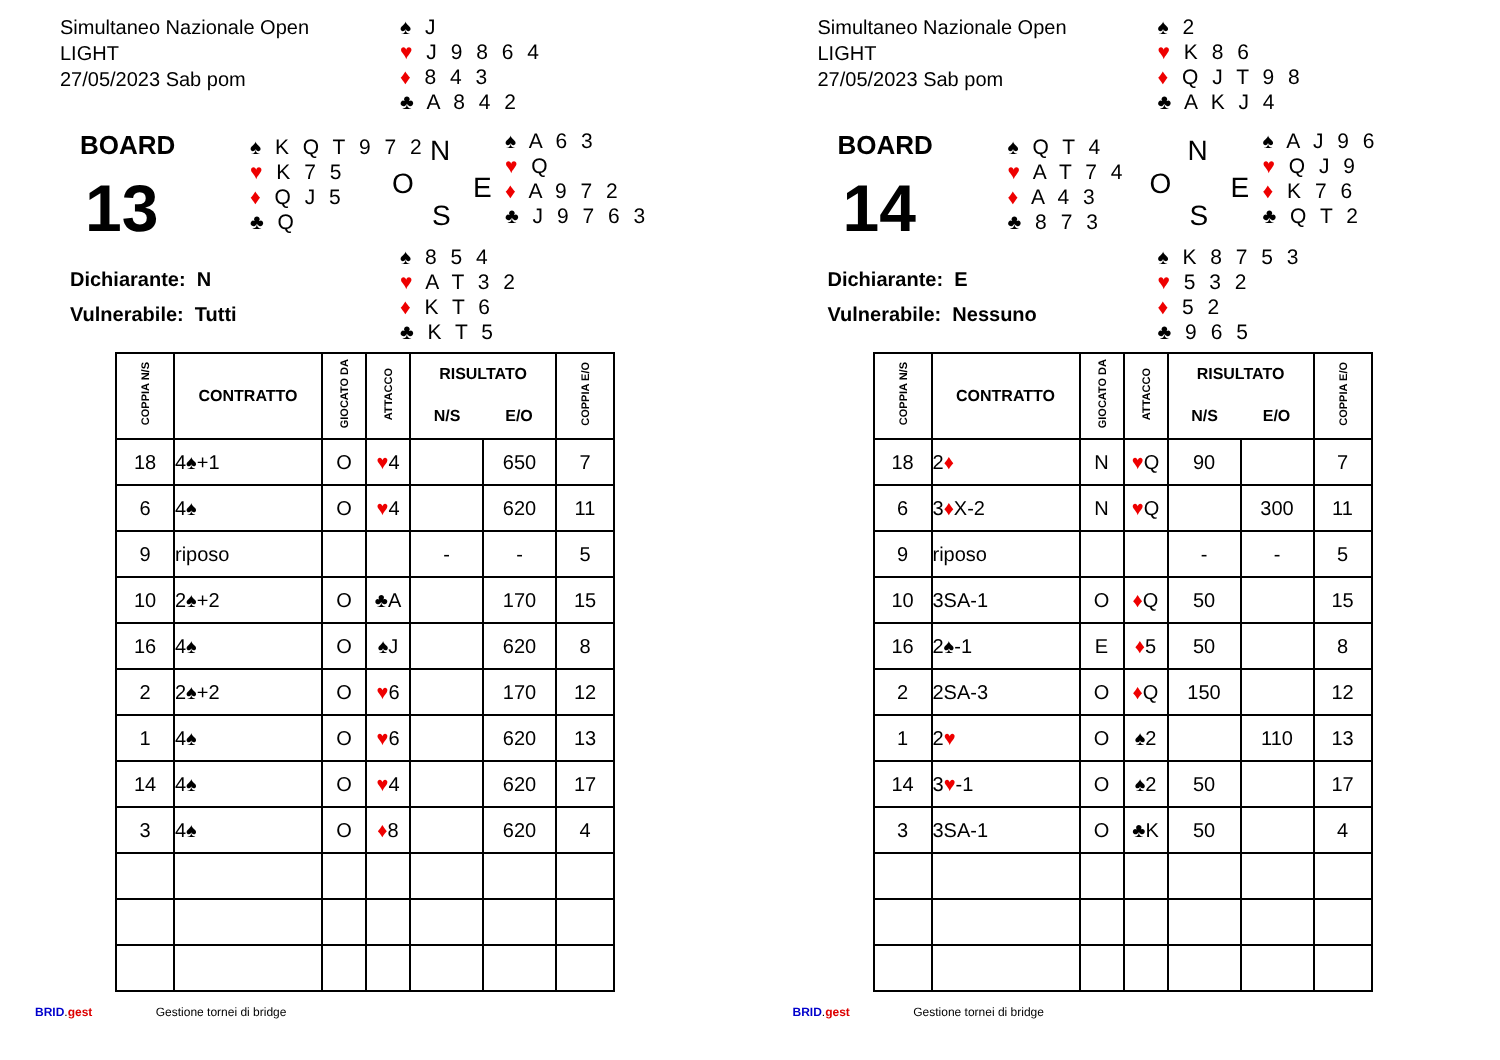Simultaneo Nazionale Open
LIGHT
27/05/2023 Sab pom
♠ J
♥ J 9 8 6 4
♦ 8 4 3
♣ A 8 4 2
BOARD
13
♠ K Q T 9 7 2
♥ K 7 5
♦ Q J 5
♣ Q
N
O E
S
♠ A 6 3
♥ Q
♦ A 9 7 2
♣ J 9 7 6 3
♠ 8 5 4
♥ A T 3 2
♦ K T 6
♣ K T 5
Dichiarante: N
Vulnerabile: Tutti
| COPPIA N/S | CONTRATTO | GIOCATO DA | ATTACCO | RISULTATO | | COPPIA E/O |
| --- | --- | --- | --- | --- | --- | --- |
| | | | | N/S | E/O | |
| 18 | 4♠+1 | O | ♥ 4 | | 650 | 7 |
| 6 | 4♠ | O | ♥ 4 | | 620 | 11 |
| 9 | riposo | | | - | - | 5 |
| 10 | 2♠+2 | O | ♣A | | 170 | 15 |
| 16 | 4♠ | O | ♠J | | 620 | 8 |
| 2 | 2♠+2 | O | ♥ 6 | | 170 | 12 |
| 1 | 4♠ | O | ♥ 6 | | 620 | 13 |
| 14 | 4♠ | O | ♥ 4 | | 620 | 17 |
| 3 | 4♠ | O | ♦ 8 | | 620 | 4 |
BRID.gest Gestione tornei di bridge
Simultaneo Nazionale Open
LIGHT
27/05/2023 Sab pom
♠ 2
♥ K 8 6
♦ Q J T 9 8
♣ A K J 4
BOARD
14
♠ Q T 4
♥ A T 7 4
♦ A 4 3
♣ 8 7 3
N
O E
S
♠ A J 9 6
♥ Q J 9
♦ K 7 6
♣ Q T 2
♠ K 8 7 5 3
♥ 5 3 2
♦ 5 2
♣ 9 6 5
Dichiarante: E
Vulnerabile: Nessuno
| COPPIA N/S | CONTRATTO | GIOCATO DA | ATTACCO | RISULTATO | | COPPIA E/O |
| --- | --- | --- | --- | --- | --- | --- |
| | | | | N/S | E/O | |
| 18 | 2 ♦ | N | ♥ Q | 90 | | 7 |
| 6 | 3 ♦ X-2 | N | ♥ Q | | 300 | 11 |
| 9 | riposo | | | - | - | 5 |
| 10 | 3SA-1 | O | ♦ Q | 50 | | 15 |
| 16 | 2♠-1 | E | ♦ 5 | 50 | | 8 |
| 2 | 2SA-3 | O | ♦ Q | 150 | | 12 |
| 1 | 2 ♥ | O | ♠2 | | 110 | 13 |
| 14 | 3 ♥ -1 | O | ♠2 | 50 | | 17 |
| 3 | 3SA-1 | O | ♣K | 50 | | 4 |
BRID.gest Gestione tornei di bridge